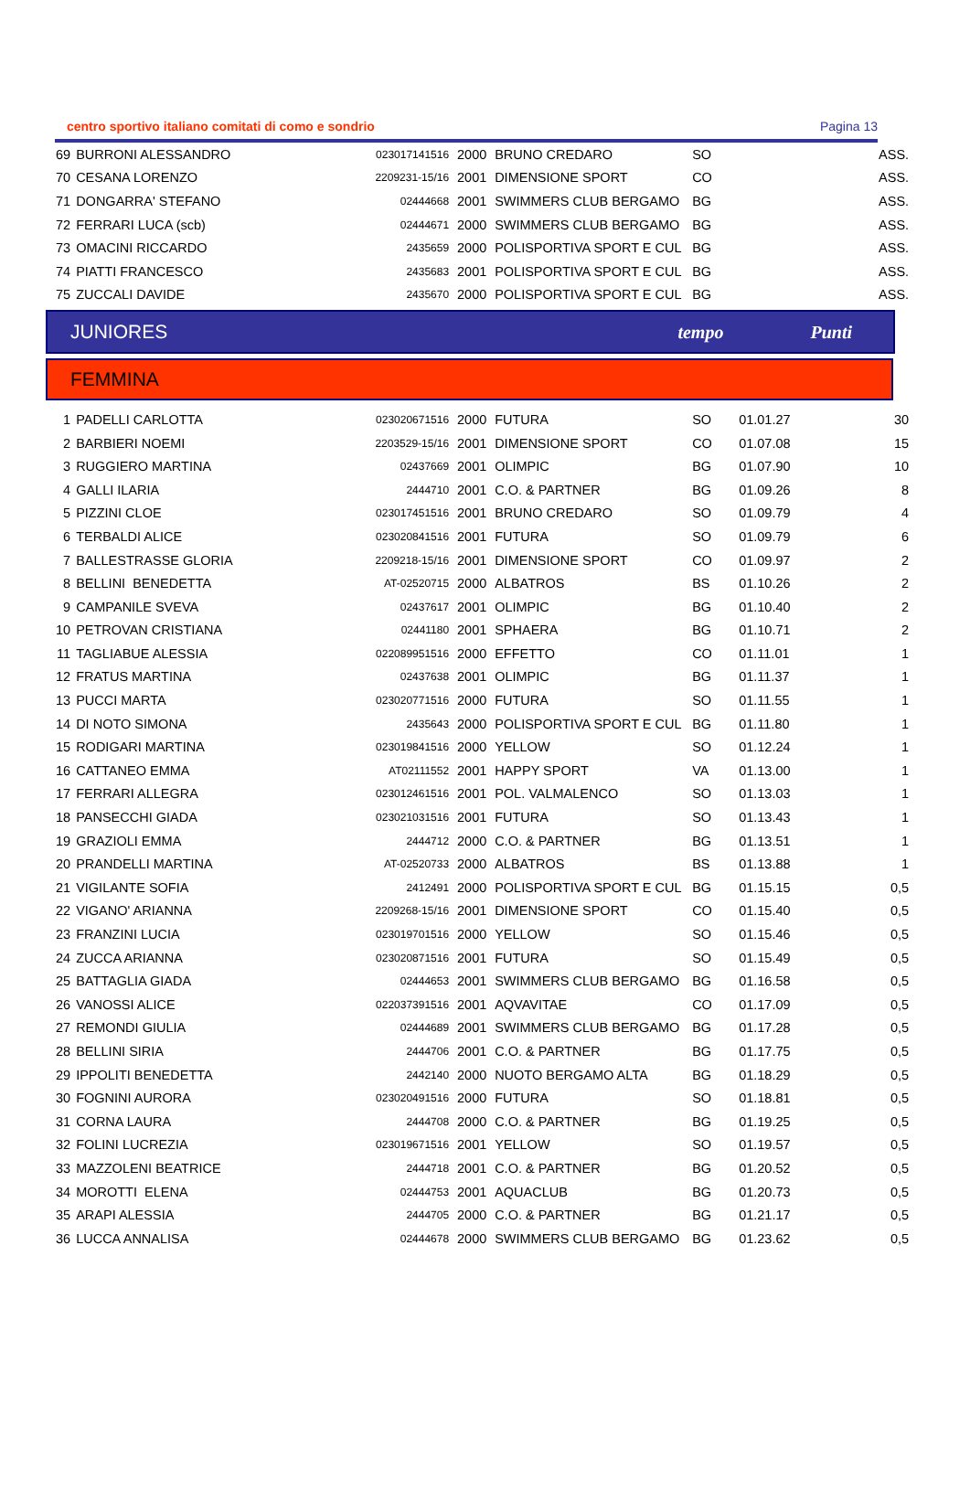centro sportivo italiano comitati di como e sondrio Pagina 13
| 69 | BURRONI ALESSANDRO | 023017141516 | 2000 | BRUNO CREDARO | SO | | ASS. |
| 70 | CESANA LORENZO | 2209231-15/16 | 2001 | DIMENSIONE SPORT | CO | | ASS. |
| 71 | DONGARRA' STEFANO | 02444668 | 2001 | SWIMMERS CLUB BERGAMO | BG | | ASS. |
| 72 | FERRARI LUCA (scb) | 02444671 | 2000 | SWIMMERS CLUB BERGAMO | BG | | ASS. |
| 73 | OMACINI RICCARDO | 2435659 | 2000 | POLISPORTIVA SPORT E CUL | BG | | ASS. |
| 74 | PIATTI FRANCESCO | 2435683 | 2001 | POLISPORTIVA SPORT E CUL | BG | | ASS. |
| 75 | ZUCCALI DAVIDE | 2435670 | 2000 | POLISPORTIVA SPORT E CUL | BG | | ASS. |
JUNIORES tempo Punti
FEMMINA
| 1 | PADELLI CARLOTTA | 023020671516 | 2000 | FUTURA | SO | 01.01.27 | 30 |
| 2 | BARBIERI NOEMI | 2203529-15/16 | 2001 | DIMENSIONE SPORT | CO | 01.07.08 | 15 |
| 3 | RUGGIERO MARTINA | 02437669 | 2001 | OLIMPIC | BG | 01.07.90 | 10 |
| 4 | GALLI ILARIA | 2444710 | 2001 | C.O. & PARTNER | BG | 01.09.26 | 8 |
| 5 | PIZZINI CLOE | 023017451516 | 2001 | BRUNO CREDARO | SO | 01.09.79 | 4 |
| 6 | TERBALDI ALICE | 023020841516 | 2001 | FUTURA | SO | 01.09.79 | 6 |
| 7 | BALLESTRASSE GLORIA | 2209218-15/16 | 2001 | DIMENSIONE SPORT | CO | 01.09.97 | 2 |
| 8 | BELLINI BENEDETTA | AT-02520715 | 2000 | ALBATROS | BS | 01.10.26 | 2 |
| 9 | CAMPANILE SVEVA | 02437617 | 2001 | OLIMPIC | BG | 01.10.40 | 2 |
| 10 | PETROVAN CRISTIANA | 02441180 | 2001 | SPHAERA | BG | 01.10.71 | 2 |
| 11 | TAGLIABUE ALESSIA | 022089951516 | 2000 | EFFETTO | CO | 01.11.01 | 1 |
| 12 | FRATUS MARTINA | 02437638 | 2001 | OLIMPIC | BG | 01.11.37 | 1 |
| 13 | PUCCI MARTA | 023020771516 | 2000 | FUTURA | SO | 01.11.55 | 1 |
| 14 | DI NOTO SIMONA | 2435643 | 2000 | POLISPORTIVA SPORT E CUL | BG | 01.11.80 | 1 |
| 15 | RODIGARI MARTINA | 023019841516 | 2000 | YELLOW | SO | 01.12.24 | 1 |
| 16 | CATTANEO EMMA | AT02111552 | 2001 | HAPPY SPORT | VA | 01.13.00 | 1 |
| 17 | FERRARI ALLEGRA | 023012461516 | 2001 | POL. VALMALENCO | SO | 01.13.03 | 1 |
| 18 | PANSECCHI GIADA | 023021031516 | 2001 | FUTURA | SO | 01.13.43 | 1 |
| 19 | GRAZIOLI EMMA | 2444712 | 2000 | C.O. & PARTNER | BG | 01.13.51 | 1 |
| 20 | PRANDELLI MARTINA | AT-02520733 | 2000 | ALBATROS | BS | 01.13.88 | 1 |
| 21 | VIGILANTE SOFIA | 2412491 | 2000 | POLISPORTIVA SPORT E CUL | BG | 01.15.15 | 0,5 |
| 22 | VIGANO' ARIANNA | 2209268-15/16 | 2001 | DIMENSIONE SPORT | CO | 01.15.40 | 0,5 |
| 23 | FRANZINI LUCIA | 023019701516 | 2000 | YELLOW | SO | 01.15.46 | 0,5 |
| 24 | ZUCCA ARIANNA | 023020871516 | 2001 | FUTURA | SO | 01.15.49 | 0,5 |
| 25 | BATTAGLIA GIADA | 02444653 | 2001 | SWIMMERS CLUB BERGAMO | BG | 01.16.58 | 0,5 |
| 26 | VANOSSI ALICE | 022037391516 | 2001 | AQVAVITAE | CO | 01.17.09 | 0,5 |
| 27 | REMONDI GIULIA | 02444689 | 2001 | SWIMMERS CLUB BERGAMO | BG | 01.17.28 | 0,5 |
| 28 | BELLINI SIRIA | 2444706 | 2001 | C.O. & PARTNER | BG | 01.17.75 | 0,5 |
| 29 | IPPOLITI BENEDETTA | 2442140 | 2000 | NUOTO BERGAMO ALTA | BG | 01.18.29 | 0,5 |
| 30 | FOGNINI AURORA | 023020491516 | 2000 | FUTURA | SO | 01.18.81 | 0,5 |
| 31 | CORNA LAURA | 2444708 | 2000 | C.O. & PARTNER | BG | 01.19.25 | 0,5 |
| 32 | FOLINI LUCREZIA | 023019671516 | 2001 | YELLOW | SO | 01.19.57 | 0,5 |
| 33 | MAZZOLENI BEATRICE | 2444718 | 2001 | C.O. & PARTNER | BG | 01.20.52 | 0,5 |
| 34 | MOROTTI ELENA | 02444753 | 2001 | AQUACLUB | BG | 01.20.73 | 0,5 |
| 35 | ARAPI ALESSIA | 2444705 | 2000 | C.O. & PARTNER | BG | 01.21.17 | 0,5 |
| 36 | LUCCA ANNALISA | 02444678 | 2000 | SWIMMERS CLUB BERGAMO | BG | 01.23.62 | 0,5 |